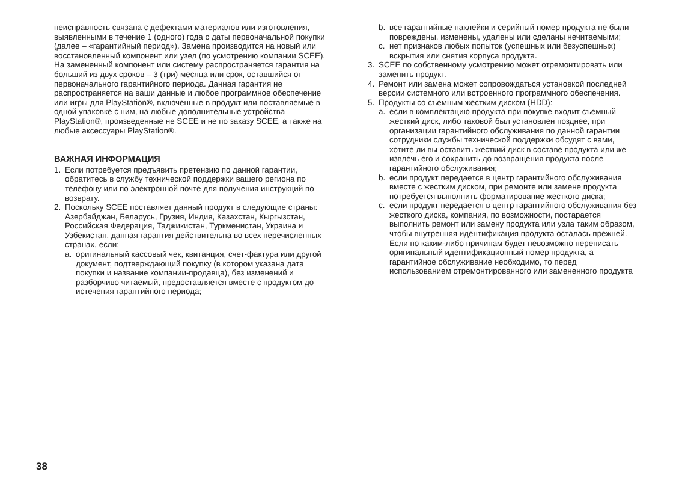неисправность связана с дефектами материалов или изготовления, выявленными в течение 1 (одного) года с даты первоначальной покупки (далее – «гарантийный период»). Замена производится на новый или восстановленный компонент или узел (по усмотрению компании SCEE). На замененный компонент или систему распространяется гарантия на больший из двух сроков – 3 (три) месяца или срок, оставшийся от первоначального гарантийного периода. Данная гарантия не распространяется на ваши данные и любое программное обеспечение или игры для PlayStation®, включенные в продукт или поставляемые в одной упаковке с ним, на любые дополнительные устройства PlayStation®, произведенные не SCEE и не по заказу SCEE, а также на любые аксессуары PlayStation®.
ВАЖНАЯ ИНФОРМАЦИЯ
1. Если потребуется предъявить претензию по данной гарантии, обратитесь в службу технической поддержки вашего региона по телефону или по электронной почте для получения инструкций по возврату.
2. Поскольку SCEE поставляет данный продукт в следующие страны: Азербайджан, Беларусь, Грузия, Индия, Казахстан, Кыргызстан, Российская Федерация, Таджикистан, Туркменистан, Украина и Узбекистан, данная гарантия действительна во всех перечисленных странах, если:
a. оригинальный кассовый чек, квитанция, счет-фактура или другой документ, подтверждающий покупку (в котором указана дата покупки и название компании-продавца), без изменений и разборчиво читаемый, предоставляется вместе с продуктом до истечения гарантийного периода;
b. все гарантийные наклейки и серийный номер продукта не были повреждены, изменены, удалены или сделаны нечитаемыми;
c. нет признаков любых попыток (успешных или безуспешных) вскрытия или снятия корпуса продукта.
3. SCEE по собственному усмотрению может отремонтировать или заменить продукт.
4. Ремонт или замена может сопровождаться установкой последней версии системного или встроенного программного обеспечения.
5. Продукты со съемным жестким диском (HDD):
a. если в комплектацию продукта при покупке входит съемный жесткий диск, либо таковой был установлен позднее, при организации гарантийного обслуживания по данной гарантии сотрудники службы технической поддержки обсудят с вами, хотите ли вы оставить жесткий диск в составе продукта или же извлечь его и сохранить до возвращения продукта после гарантийного обслуживания;
b. если продукт передается в центр гарантийного обслуживания вместе с жестким диском, при ремонте или замене продукта потребуется выполнить форматирование жесткого диска;
c. если продукт передается в центр гарантийного обслуживания без жесткого диска, компания, по возможности, постарается выполнить ремонт или замену продукта или узла таким образом, чтобы внутренняя идентификация продукта осталась прежней. Если по каким-либо причинам будет невозможно переписать оригинальный идентификационный номер продукта, а гарантийное обслуживание необходимо, то перед использованием отремонтированного или замененного продукта
38